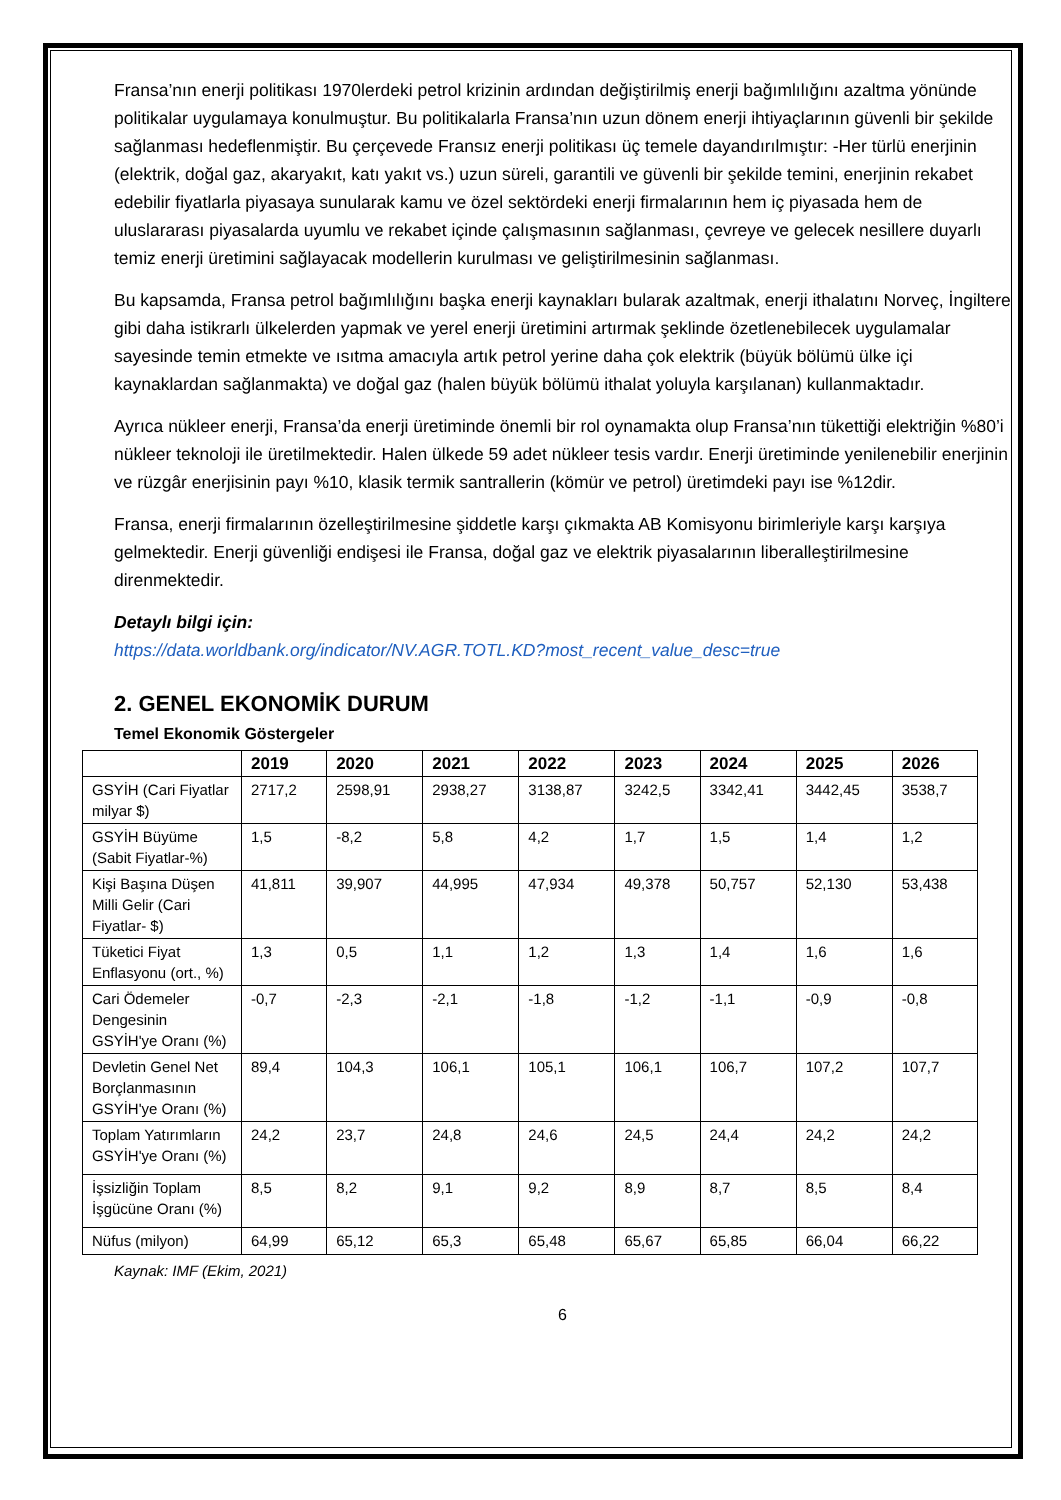Fransa’nın enerji politikası 1970lerdeki petrol krizinin ardından değiştirilmiş enerji bağımlılığını azaltma yönünde politikalar uygulamaya konulmuştur. Bu politikalarla Fransa’nın uzun dönem enerji ihtiyaçlarının güvenli bir şekilde sağlanması hedeflenmiştir. Bu çerçevede Fransız enerji politikası üç temele dayandırılmıştır: -Her türlü enerjinin (elektrik, doğal gaz, akaryakıt, katı yakıt vs.) uzun süreli, garantili ve güvenli bir şekilde temini, enerjinin rekabet edebilir fiyatlarla piyasaya sunularak kamu ve özel sektördeki enerji firmalarının hem iç piyasada hem de uluslararası piyasalarda uyumlu ve rekabet içinde çalışmasının sağlanması, çevreye ve gelecek nesillere duyarlı temiz enerji üretimini sağlayacak modellerin kurulması ve geliştirilmesinin sağlanması.
Bu kapsamda, Fransa petrol bağımlılığını başka enerji kaynakları bularak azaltmak, enerji ithalatını Norveç, İngiltere gibi daha istikrarlı ülkelerden yapmak ve yerel enerji üretimini artırmak şeklinde özetlenebilecek uygulamalar sayesinde temin etmekte ve ısıtma amacıyla artık petrol yerine daha çok elektrik (büyük bölümü ülke içi kaynaklardan sağlanmakta) ve doğal gaz (halen büyük bölümü ithalat yoluyla karşılanan) kullanmaktadır.
Ayrıca nükleer enerji, Fransa’da enerji üretiminde önemli bir rol oynamakta olup Fransa’nın tükettiği elektriğin %80’i nükleer teknoloji ile üretilmektedir. Halen ülkede 59 adet nükleer tesis vardır. Enerji üretiminde yenilenebilir enerjinin ve rüzgâr enerjisinin payı %10, klasik termik santrallerin (kömür ve petrol) üretimdeki payı ise %12dir.
Fransa, enerji firmalarının özelleştirilmesine şiddetle karşı çıkmakta AB Komisyonu birimleriyle karşı karşıya gelmektedir. Enerji güvenliği endişesi ile Fransa, doğal gaz ve elektrik piyasalarının liberalleştirilmesine direnmektedir.
Detaylı bilgi için:
https://data.worldbank.org/indicator/NV.AGR.TOTL.KD?most_recent_value_desc=true
2. GENEL EKONOMİK DURUM
Temel Ekonomik Göstergeler
| | 2019 | 2020 | 2021 | 2022 | 2023 | 2024 | 2025 | 2026 |
| --- | --- | --- | --- | --- | --- | --- | --- | --- |
| GSYİH (Cari Fiyatlar milyar $) | 2717,2 | 2598,91 | 2938,27 | 3138,87 | 3242,5 | 3342,41 | 3442,45 | 3538,7 |
| GSYİH Büyüme (Sabit Fiyatlar-%) | 1,5 | -8,2 | 5,8 | 4,2 | 1,7 | 1,5 | 1,4 | 1,2 |
| Kişi Başına Düşen Milli Gelir (Cari Fiyatlar- $) | 41,811 | 39,907 | 44,995 | 47,934 | 49,378 | 50,757 | 52,130 | 53,438 |
| Tüketici Fiyat Enflasyonu (ort., %) | 1,3 | 0,5 | 1,1 | 1,2 | 1,3 | 1,4 | 1,6 | 1,6 |
| Cari Ödemeler Dengesinin GSYİH'ye Oranı (%) | -0,7 | -2,3 | -2,1 | -1,8 | -1,2 | -1,1 | -0,9 | -0,8 |
| Devletin Genel Net Borçlanmasının GSYİH'ye Oranı (%) | 89,4 | 104,3 | 106,1 | 105,1 | 106,1 | 106,7 | 107,2 | 107,7 |
| Toplam Yatırımların GSYİH'ye Oranı (%) | 24,2 | 23,7 | 24,8 | 24,6 | 24,5 | 24,4 | 24,2 | 24,2 |
| İşsizliğin Toplam İşgücüne Oranı (%) | 8,5 | 8,2 | 9,1 | 9,2 | 8,9 | 8,7 | 8,5 | 8,4 |
| Nüfus (milyon) | 64,99 | 65,12 | 65,3 | 65,48 | 65,67 | 65,85 | 66,04 | 66,22 |
Kaynak: IMF (Ekim, 2021)
6